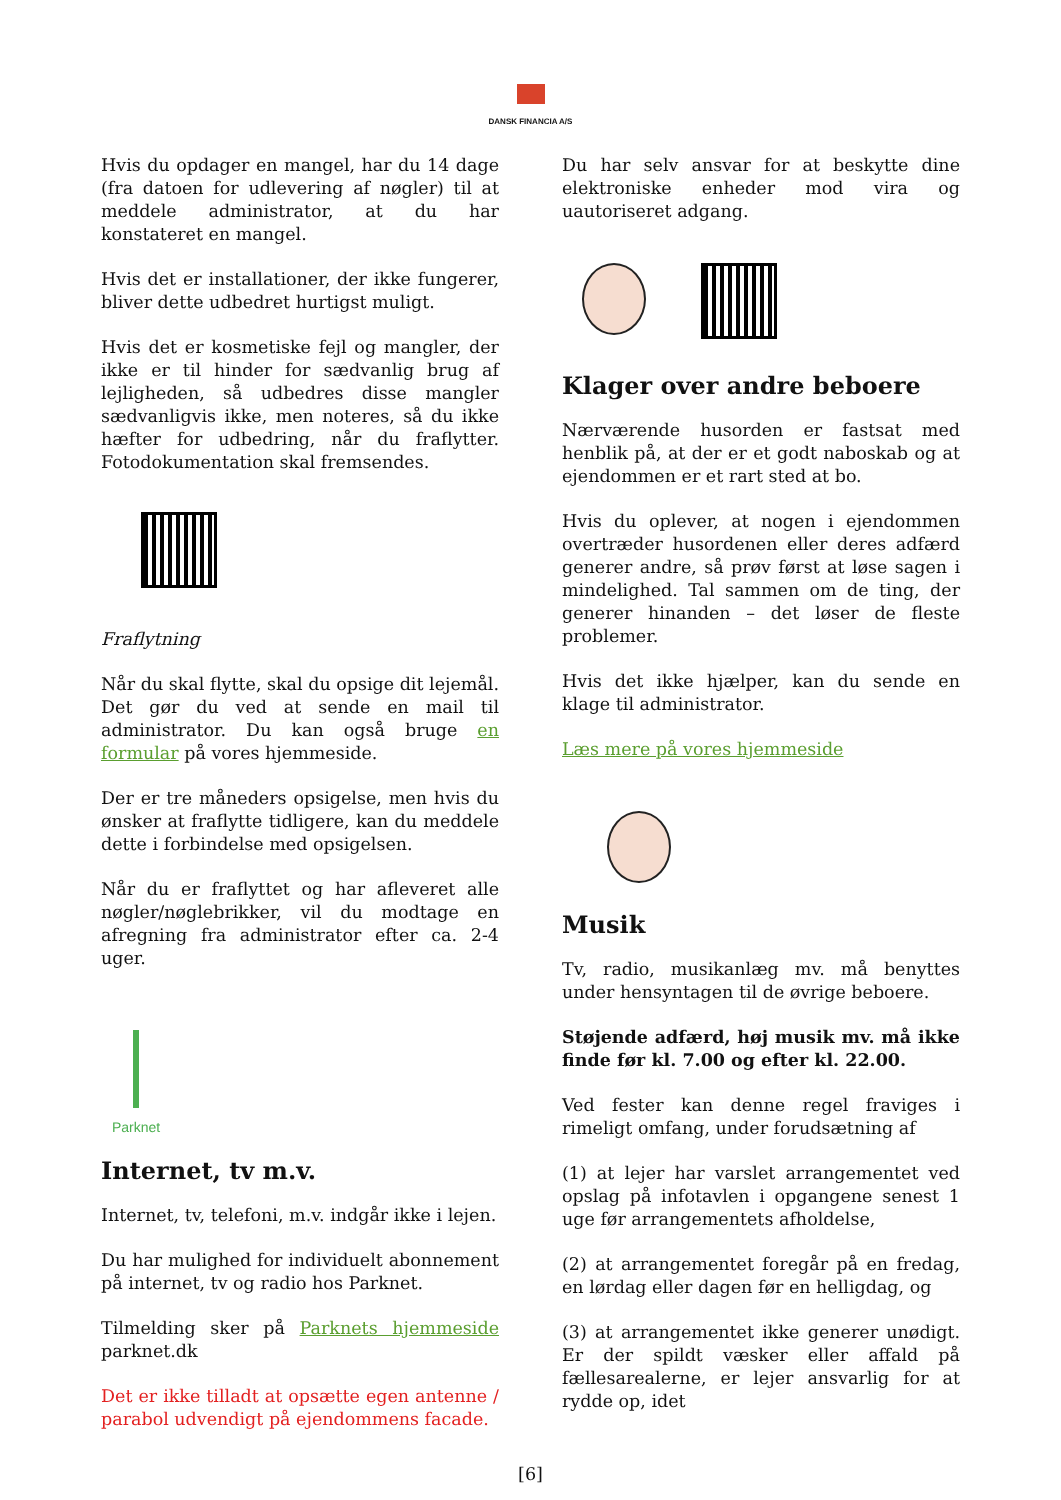DANSK FINANCIA A/S
Hvis du opdager en mangel, har du 14 dage (fra datoen for udlevering af nøgler) til at meddele administrator, at du har konstateret en mangel.
Hvis det er installationer, der ikke fungerer, bliver dette udbedret hurtigst muligt.
Hvis det er kosmetiske fejl og mangler, der ikke er til hinder for sædvanlig brug af lejligheden, så udbedres disse mangler sædvanligvis ikke, men noteres, så du ikke hæfter for udbedring, når du fraflytter. Fotodokumentation skal fremsendes.
Fraflytning
Når du skal flytte, skal du opsige dit lejemål. Det gør du ved at sende en mail til administrator. Du kan også bruge en formular på vores hjemmeside.
Der er tre måneders opsigelse, men hvis du ønsker at fraflytte tidligere, kan du meddele dette i forbindelse med opsigelsen.
Når du er fraflyttet og har afleveret alle nøgler/nøglebrikker, vil du modtage en afregning fra administrator efter ca. 2-4 uger.
Parknet
Internet, tv m.v.
Internet, tv, telefoni, m.v. indgår ikke i lejen.
Du har mulighed for individuelt abonnement på internet, tv og radio hos Parknet.
Tilmelding sker på Parknets hjemmeside parknet.dk
Det er ikke tilladt at opsætte egen antenne / parabol udvendigt på ejendommens facade.
Du har selv ansvar for at beskytte dine elektroniske enheder mod vira og uautoriseret adgang.
Klager over andre beboere
Nærværende husorden er fastsat med henblik på, at der er et godt naboskab og at ejendommen er et rart sted at bo.
Hvis du oplever, at nogen i ejendommen overtræder husordenen eller deres adfærd generer andre, så prøv først at løse sagen i mindelighed. Tal sammen om de ting, der generer hinanden – det løser de fleste problemer.
Hvis det ikke hjælper, kan du sende en klage til administrator.
Læs mere på vores hjemmeside
Musik
Tv, radio, musikanlæg mv. må benyttes under hensyntagen til de øvrige beboere.
Støjende adfærd, høj musik mv. må ikke finde før kl. 7.00 og efter kl. 22.00.
Ved fester kan denne regel fraviges i rimeligt omfang, under forudsætning af
(1) at lejer har varslet arrangementet ved opslag på infotavlen i opgangene senest 1 uge før arrangementets afholdelse,
(2) at arrangementet foregår på en fredag, en lørdag eller dagen før en helligdag, og
(3) at arrangementet ikke generer unødigt. Er der spildt væsker eller affald på fællesarealerne, er lejer ansvarlig for at rydde op, idet
[6]